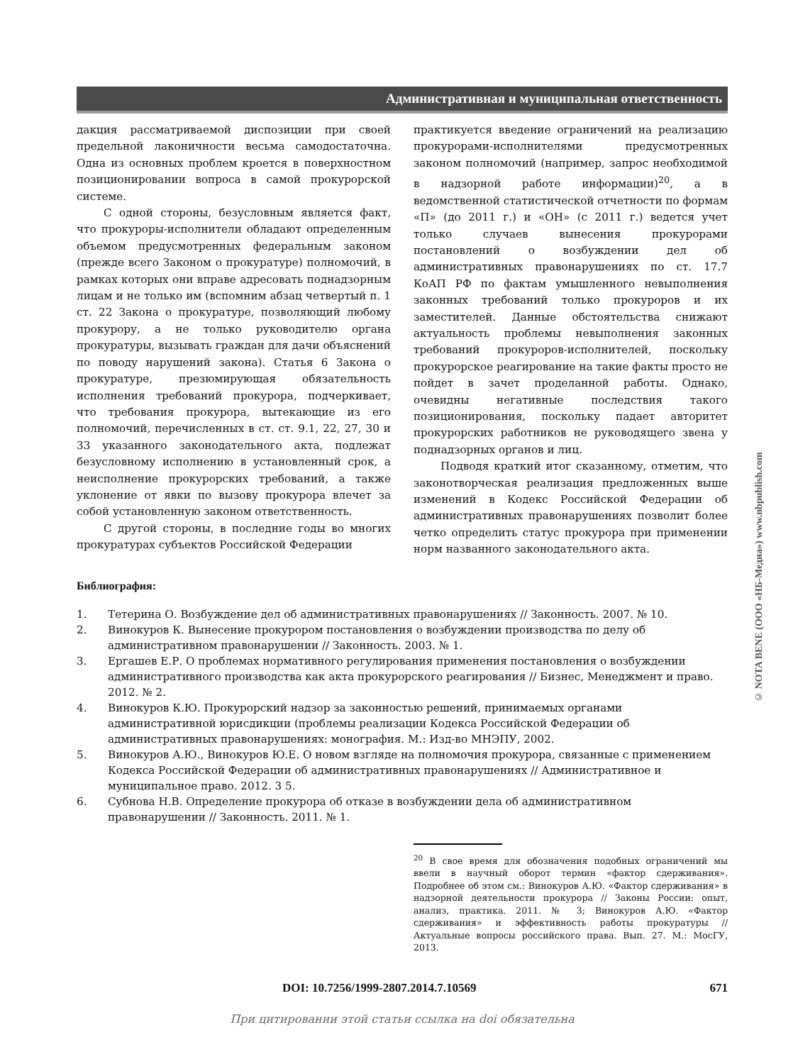Административная и муниципальная ответственность
дакция рассматриваемой диспозиции при своей предельной лаконичности весьма самодостаточна. Одна из основных проблем кроется в поверхностном позиционировании вопроса в самой прокурорской системе.
С одной стороны, безусловным является факт, что прокуроры-исполнители обладают определенным объемом предусмотренных федеральным законом (прежде всего Законом о прокуратуре) полномочий, в рамках которых они вправе адресовать поднадзорным лицам и не только им (вспомним абзац четвертый п. 1 ст. 22 Закона о прокуратуре, позволяющий любому прокурору, а не только руководителю органа прокуратуры, вызывать граждан для дачи объяснений по поводу нарушений закона). Статья 6 Закона о прокуратуре, презюмирующая обязательность исполнения требований прокурора, подчеркивает, что требования прокурора, вытекающие из его полномочий, перечисленных в ст. ст. 9.1, 22, 27, 30 и 33 указанного законодательного акта, подлежат безусловному исполнению в установленный срок, а неисполнение прокурорских требований, а также уклонение от явки по вызову прокурора влечет за собой установленную законом ответственность.
С другой стороны, в последние годы во многих прокуратурах субъектов Российской Федерации
практикуется введение ограничений на реализацию прокурорами-исполнителями предусмотренных законом полномочий (например, запрос необходимой в надзорной работе информации)<sup>20</sup>, а в ведомственной статистической отчетности по формам «П» (до 2011 г.) и «ОН» (с 2011 г.) ведется учет только случаев вынесения прокурорами постановлений о возбуждении дел об административных правонарушениях по ст. 17.7 КоАП РФ по фактам умышленного невыполнения законных требований только прокуроров и их заместителей. Данные обстоятельства снижают актуальность проблемы невыполнения законных требований прокуроров-исполнителей, поскольку прокурорское реагирование на такие факты просто не пойдет в зачет проделанной работы. Однако, очевидны негативные последствия такого позиционирования, поскольку падает авторитет прокурорских работников не руководящего звена у поднадзорных органов и лиц.
Подводя краткий итог сказанному, отметим, что законотворческая реализация предложенных выше изменений в Кодекс Российской Федерации об административных правонарушениях позволит более четко определить статус прокурора при применении норм названного законодательного акта.
Библиография:
1. Тетерина О. Возбуждение дел об административных правонарушениях // Законность. 2007. № 10.
2. Винокуров К. Вынесение прокурором постановления о возбуждении производства по делу об административном правонарушении // Законность. 2003. № 1.
3. Ергашев Е.Р. О проблемах нормативного регулирования применения постановления о возбуждении административного производства как акта прокурорского реагирования // Бизнес, Менеджмент и право. 2012. № 2.
4. Винокуров К.Ю. Прокурорский надзор за законностью решений, принимаемых органами административной юрисдикции (проблемы реализации Кодекса Российской Федерации об административных правонарушениях: монография. М.: Изд-во МНЭПУ, 2002.
5. Винокуров А.Ю., Винокуров Ю.Е. О новом взгляде на полномочия прокурора, связанные с применением Кодекса Российской Федерации об административных правонарушениях // Административное и муниципальное право. 2012. 3 5.
6. Субнова Н.В. Определение прокурора об отказе в возбуждении дела об административном правонарушении // Законность. 2011. № 1.
<sup>20</sup> В свое время для обозначения подобных ограничений мы ввели в научный оборот термин «фактор сдерживания». Подробнее об этом см.: Винокуров А.Ю. «Фактор сдерживания» в надзорной деятельности прокурора // Законы России: опыт, анализ, практика. 2011. № 3; Винокуров А.Ю. «Фактор сдерживания» и эффективность работы прокуратуры // Актуальные вопросы российского права. Вып. 27. М.: МосГУ, 2013.
DOI: 10.7256/1999-2807.2014.7.10569 671
При цитировании этой статьи ссылка на doi обязательна
© NOTA BENE (ООО «НБ-Медиа») www.nbpublish.com